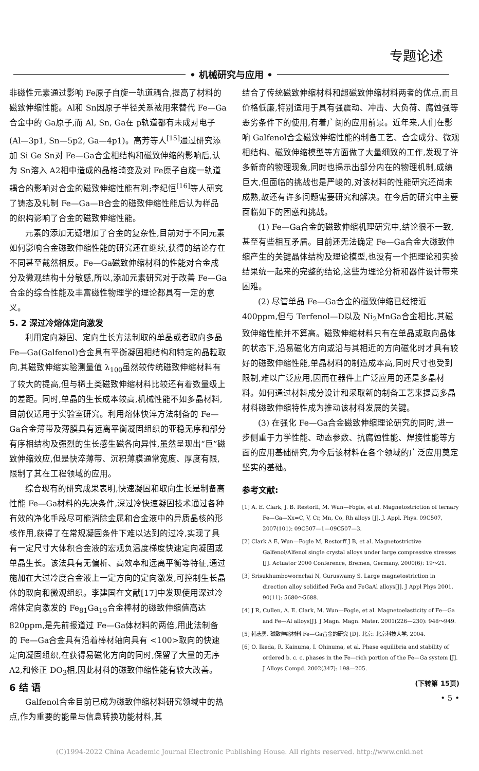专题论述
• 机械研究与应用 •
非磁性元素通过影响 Fe原子自旋一轨道耦合,提高了材料的磁致伸缩性能。Al和 Sn因原子半径关系被用来替代 Fe—Ga合金中的 Ga原子,而 Al, Sn, Ga在 p轨道都有未成对电子 (Al—3p1, Sn—5p2, Ga—4p1)。高芳等人<sup>[15]</sup>通过研究添加 Si Ge Sn对 Fe—Ga合金相结构和磁致伸缩的影响后,认为 Sn溶入 A2相中造成的晶格畸变及对 Fe原子自旋一轨道耦合的影响对合金的磁致伸缩性能有利;李纪恒<sup>[16]</sup>等人研究了铸态及轧制 Fe—Ga—B合金的磁致伸缩性能后认为样品的织构影响了合金的磁致伸缩性能。
元素的添加无疑增加了合金的复杂性,目前对于不同元素如何影响合金磁致伸缩性能的研究还在继续,获得的结论存在不同甚至截然相反。Fe—Ga磁致伸缩材料的性能对合金成分及微观结构十分敏感,所以,添加元素研究对于改善 Fe—Ga合金的综合性能及丰富磁性物理学的理论都具有一定的意义。
5. 2 深过冷熔体定向激发
利用定向凝固、定向生长方法制取的单晶或者取向多晶 Fe—Ga(Galfenol)合金具有平衡凝固相结构和特定的晶粒取向,其磁致伸缩实验测量值 λ<sub>100</sub>虽然较传统磁致伸缩材料有了较大的提高,但与稀土类磁致伸缩材料比较还有着数量级上的差距。同时,单晶的生长成本较高,机械性能不如多晶材料,目前仅适用于实验室研究。利用熔体快淬方法制备的 Fe—Ga合金薄带及薄膜具有远离平衡凝固组织的亚稳无序和部分有序相结构及强烈的生长感生磁各向异性,虽然呈现出“巨”磁致伸缩效应,但是快淬薄带、沉积薄膜通常宽度、厚度有限,限制了其在工程领域的应用。
综合现有的研究成果表明,快速凝固和取向生长是制备高性能 Fe—Ga材料的先决条件,深过冷快速凝固技术通过各种有效的净化手段尽可能消除金属和合金液中的异质晶核的形核作用,获得了在常规凝固条件下难以达到的过冷,实现了具有一定尺寸大体积合金液的宏观负温度梯度快速定向凝固或单晶生长。该法具有无偏析、高效率和远离平衡等特征,通过施加在大过冷度合金液上一定方向的定向激发,可控制生长晶体的取向和微观组织。李建国在文献[17]中发现使用深过冷熔体定向激发的 Fe<sub>81</sub>Ga<sub>19</sub>合金棒材的磁致伸缩值高达 820ppm,是先前报道过 Fe—Ga体材料的两倍,用此法制备的 Fe—Ga合金具有沿着棒材轴向具有 <100>取向的快速定向凝固组织,在获得易磁化方向的同时,保留了大量的无序 A2,和修正 DO<sub>3</sub>相,因此材料的磁致伸缩性能有较大改善。
6 结 语
Galfenol合金目前已成为磁致伸缩材料研究领域中的热点,作为重要的能量与信息转换功能材料,其
结合了传统磁致伸缩材料和超磁致伸缩材料两者的优点,而且价格低廉,特别适用于具有强震动、冲击、大负荷、腐蚀强等恶劣条件下的使用,有着广阔的应用前景。近年来,人们在影响 Galfenol合金磁致伸缩性能的制备工艺、合金成分、微观相结构、磁致伸缩模型等方面做了大量细致的工作,发现了许多新奇的物理现象,同时也揭示出部分内在的物理机制,成绩巨大,但面临的挑战也是严峻的,对该材料的性能研究还尚未成熟,故还有许多问题需要研究和解决。在今后的研究中主要面临如下的困惑和挑战。
(1) Fe—Ga合金的磁致伸缩机理研究中,结论很不一致,甚至有些相互矛盾。目前还无法确定 Fe—Ga合金大磁致伸缩产生的关键晶体结构及理论模型,也没有一个把理论和实验结果统一起来的完整的结论,这些为理论分析和器件设计带来困难。
(2) 尽管单晶 Fe—Ga合金的磁致伸缩已经接近 400ppm,但与 Terfenol—D以及 Ni<sub>2</sub>MnGa合金相比,其磁致伸缩性能并不算高。磁致伸缩材料只有在单晶或取向晶体的状态下,沿易磁化方向或沿与其相近的方向磁化时才具有较好的磁致伸缩性能,单晶材料的制造成本高,同时尺寸也受到限制,难以广泛应用,因而在器件上广泛应用的还是多晶材料。如何通过材料成分设计和采取新的制备工艺来提高多晶材料磁致伸缩特性成为推动该材料发展的关键。
(3) 在强化 Fe—Ga合金磁致伸缩理论研究的同时,进一步侧重于力学性能、动态参数、抗腐蚀性能、焊接性能等方面的应用基础研究,为今后该材料在各个领域的广泛应用奠定坚实的基础。
参考文献:
[1] A. E. Clark, J. B. Restorff, M. Wun—Fogle, et al. Magnetostriction of ternary Fe—Ga—Xx=C, V, Cr, Mn, Co, Rh alloys [J]. J. Appl. Phys. 09C507, 2007(101): 09C507—1—09C507—3.
[2] Clark A E, Wun—Fogle M, Restorff J B, et al. Magnetostrictive Galfenol/Alfenol single crystal alloys under large compressive stresses [J]. Actuator 2000 Conference, Bremen, Germany, 2000(6): 19～21.
[3] Srisukhumbowornchai N, Guruswamy S. Large magnetostriction in direction alloy solidified FeGa and FeGaAl alloys[J]. J Appl Phys 2001, 90(11): 5680～5688.
[4] J R, Cullen, A. E. Clark, M. Wun—Fogle, et al. Magnetoelasticity of Fe—Ga and Fe—Al alloys[J]. J Magn. Magn. Mater. 2001(226—230): 948～949.
[5] 韩志勇. 磁致伸缩材料 Fe—Ga合金的研究 [D]. 北京: 北京科技大学, 2004.
[6] O. Ikeda, R. Kainuma, I. Ohinuma, et al. Phase equilibria and stability of ordered b. c. c. phases in the Fe—rich portion of the Fe—Ga system [J]. J Alloys Compd. 2002(347): 198—205.
(下转第 15页)
• 5 •
(C)1994-2022 China Academic Journal Electronic Publishing House. All rights reserved. http://www.cnki.net